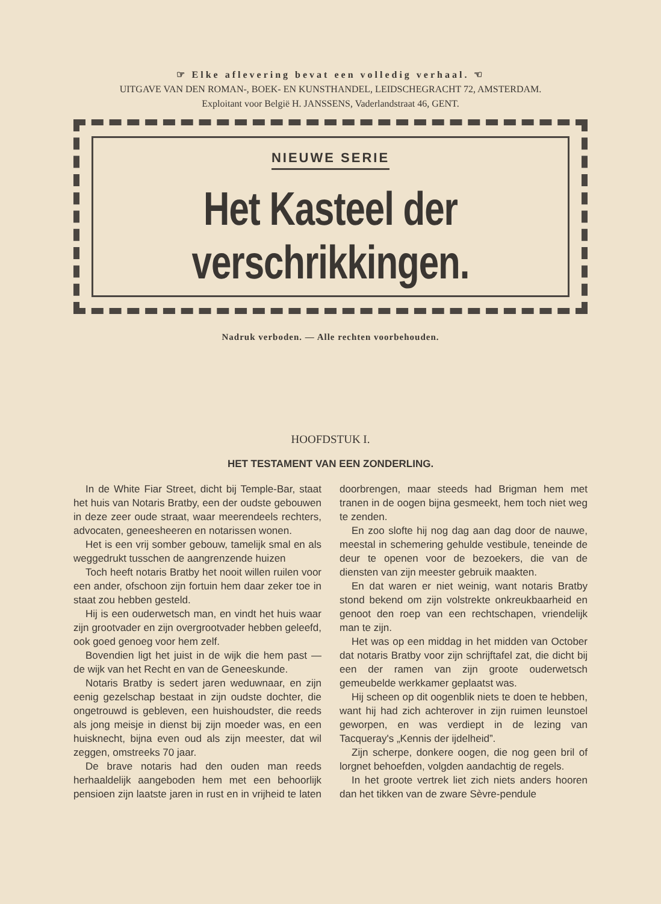☞ Elke aflevering bevat een volledig verhaal. ☜
UITGAVE VAN DEN ROMAN-, BOEK- EN KUNSTHANDEL, LEIDSCHEGRACHT 72, AMSTERDAM.
Exploitant voor België H. JANSSENS, Vaderlandstraat 46, GENT.
NIEUWE SERIE
Het Kasteel der verschrikkingen.
Nadruk verboden. — Alle rechten voorbehouden.
HOOFDSTUK I.
HET TESTAMENT VAN EEN ZONDERLING.
In de White Fiar Street, dicht bij Temple-Bar, staat het huis van Notaris Bratby, een der oudste gebouwen in deze zeer oude straat, waar meerendeels rechters, advocaten, geneesheeren en notarissen wonen.
Het is een vrij somber gebouw, tamelijk smal en als weggedrukt tusschen de aangrenzende huizen
Toch heeft notaris Bratby het nooit willen ruilen voor een ander, ofschoon zijn fortuin hem daar zeker toe in staat zou hebben gesteld.
Hij is een ouderwetsch man, en vindt het huis waar zijn grootvader en zijn overgrootvader hebben geleefd, ook goed genoeg voor hem zelf.
Bovendien ligt het juist in de wijk die hem past — de wijk van het Recht en van de Geneeskunde.
Notaris Bratby is sedert jaren weduwnaar, en zijn eenig gezelschap bestaat in zijn oudste dochter, die ongetrouwd is gebleven, een huishoudster, die reeds als jong meisje in dienst bij zijn moeder was, en een huisknecht, bijna even oud als zijn meester, dat wil zeggen, omstreeks 70 jaar.
De brave notaris had den ouden man reeds herhaaldelijk aangeboden hem met een behoorlijk pensioen zijn laatste jaren in rust en in vrijheid te laten doorbrengen, maar steeds had Brigman hem met tranen in de oogen bijna gesmeekt, hem toch niet weg te zenden.
En zoo slofte hij nog dag aan dag door de nauwe, meestal in schemering gehulde vestibule, teneinde de deur te openen voor de bezoekers, die van de diensten van zijn meester gebruik maakten.
En dat waren er niet weinig, want notaris Bratby stond bekend om zijn volstrekte onkreukbaarheid en genoot den roep van een rechtschapen, vriendelijk man te zijn.
Het was op een middag in het midden van October dat notaris Bratby voor zijn schrijftafel zat, die dicht bij een der ramen van zijn groote ouderwetsch gemeubelde werkkamer geplaatst was.
Hij scheen op dit oogenblik niets te doen te hebben, want hij had zich achterover in zijn ruimen leunstoel geworpen, en was verdiept in de lezing van Tacqueray's „Kennis der ijdelheid”.
Zijn scherpe, donkere oogen, die nog geen bril of lorgnet behoefden, volgden aandachtig de regels.
In het groote vertrek liet zich niets anders hooren dan het tikken van de zware Sèvre-pendule